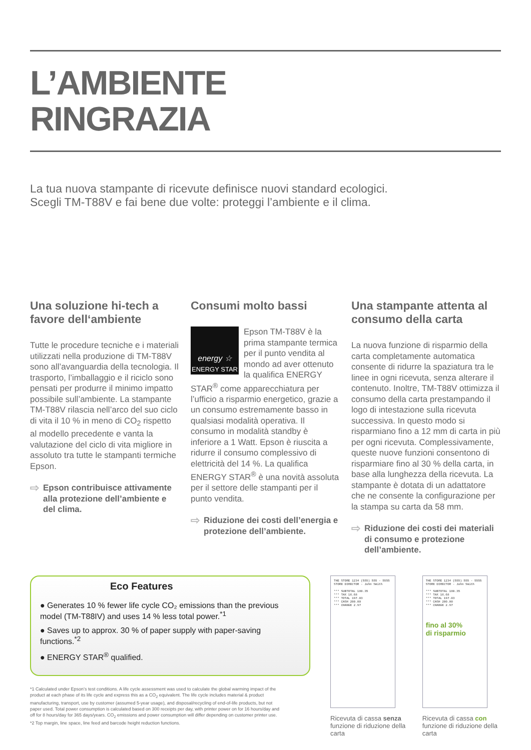L’AMBIENTE
RINGRAZIA
La tua nuova stampante di ricevute definisce nuovi standard ecologici.
Scegli TM-T88V e fai bene due volte: proteggi l’ambiente e il clima.
Una soluzione hi-tech a favore dell‘ambiente
Tutte le procedure tecniche e i materiali utilizzati nella produzione di TM-T88V sono all’avanguardia della tecnologia. Il trasporto, l’imballaggio e il riciclo sono pensati per produrre il minimo impatto possibile sull’ambiente. La stampante TM-T88V rilascia nell’arco del suo ciclo di vita il 10 % in meno di CO<sub>2</sub> rispetto al modello precedente e vanta la valutazione del ciclo di vita migliore in assoluto tra tutte le stampanti termiche Epson.
⇨ Epson contribuisce attivamente alla protezione dell’ambiente e del clima.
Consumi molto bassi
energy ☆
ENERGY STAR
Epson TM-T88V è la prima stampante termica per il punto vendita al mondo ad aver ottenuto la qualifica ENERGY STAR<sup>®</sup> come apparecchiatura per l’ufficio a risparmio energetico, grazie a un consumo estremamente basso in qualsiasi modalità operativa. Il consumo in modalità standby è inferiore a 1 Watt. Epson è riuscita a ridurre il consumo complessivo di elettricità del 14 %. La qualifica ENERGY STAR<sup>®</sup> è una novità assoluta per il settore delle stampanti per il punto vendita.
⇨ Riduzione dei costi dell’energia e protezione dell’ambiente.
Una stampante attenta al consumo della carta
La nuova funzione di risparmio della carta completamente automatica consente di ridurre la spaziatura tra le linee in ogni ricevuta, senza alterare il contenuto. Inoltre, TM-T88V ottimizza il consumo della carta prestampando il logo di intestazione sulla ricevuta successiva. In questo modo si risparmiano fino a 12 mm di carta in più per ogni ricevuta. Complessivamente, queste nuove funzioni consentono di risparmiare fino al 30 % della carta, in base alla lunghezza della ricevuta. La stampante è dotata di un adattatore che ne consente la configurazione per la stampa su carta da 58 mm.
⇨ Riduzione dei costi dei materiali di consumo e protezione dell’ambiente.
Eco Features
● Generates 10 % fewer life cycle CO₂ emissions than the previous model (TM-T88IV) and uses 14 % less total power.<sup>*1</sup>
● Saves up to approx. 30 % of paper supply with paper-saving functions.<sup>*2</sup>
● ENERGY STAR<sup>®</sup> qualified.
*1 Calculated under Epson’s test conditions. A life cycle assessment was used to calculate the global warming impact of the product at each phase of its life cycle and express this as a CO<sub>2</sub> equivalent. The life cycle includes material & product manufacturing, transport, use by customer (assumed 5-year usage), and disposal/recycling of end-of-life products, but not paper used. Total power consumption is calculated based on 300 receipts per day, with printer power on for 16 hours/day and off for 8 hours/day for 365 days/years. CO<sub>2</sub> emissions and power consumption will differ depending on customer printer use.
*2 Top margin, line space, line feed and barcode height reduction functions.
THE STORE 1234 (555) 555 - 5555
STORE DIRECTOR - John Smith
*** SUBTOTAL 180.35
*** TAX 16.68
*** TOTAL 197.03
*** CASH 200.00
*** CHANGE 2.97
Ricevuta di cassa senza funzione di riduzione della carta
THE STORE 1234 (555) 555 - 5555
STORE DIRECTOR - John Smith
*** SUBTOTAL 180.35
*** TAX 16.68
*** TOTAL 197.03
*** CASH 200.00
*** CHANGE 2.97
fino al 30%
di risparmio
Ricevuta di cassa con funzione di riduzione della carta